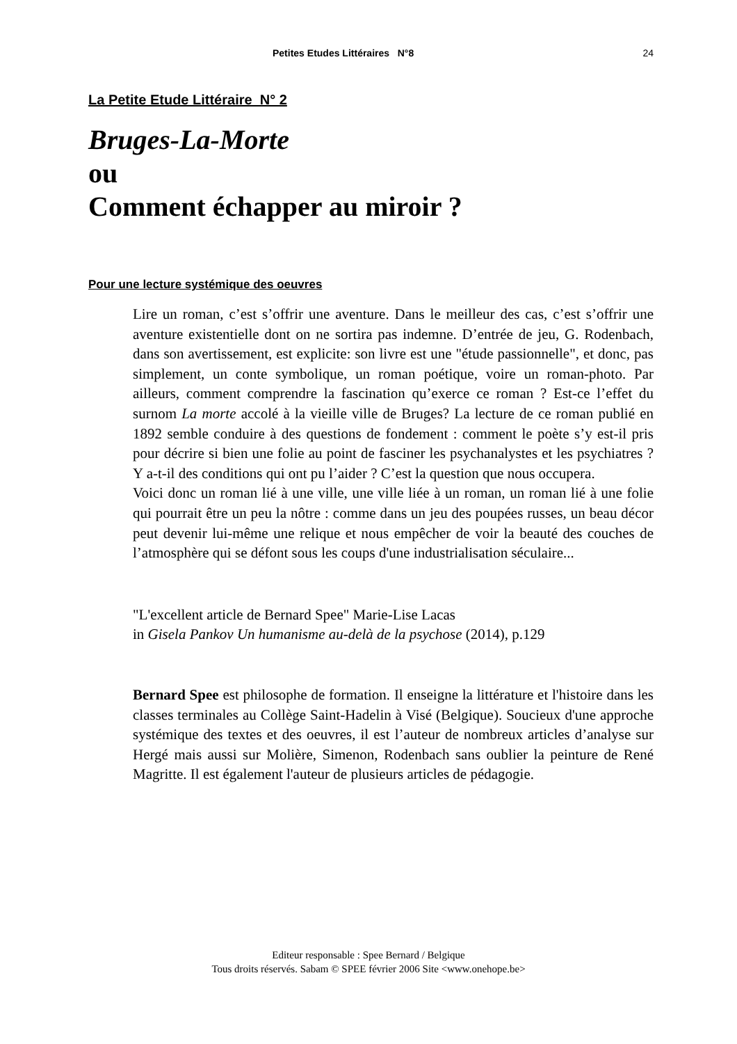Petites Etudes Littéraires N°8 24
La Petite Etude Littéraire N° 2
Bruges-La-Morte
ou
Comment échapper au miroir ?
Pour une lecture systémique des oeuvres
Lire un roman, c’est s’offrir une aventure. Dans le meilleur des cas, c’est s’offrir une aventure existentielle dont on ne sortira pas indemne. D’entrée de jeu, G. Rodenbach, dans son avertissement, est explicite: son livre est une "étude passionnelle", et donc, pas simplement, un conte symbolique, un roman poétique, voire un roman-photo. Par ailleurs, comment comprendre la fascination qu’exerce ce roman ? Est-ce l’effet du surnom La morte accolé à la vieille ville de Bruges? La lecture de ce roman publié en 1892 semble conduire à des questions de fondement : comment le poète s’y est-il pris pour décrire si bien une folie au point de fasciner les psychanalystes et les psychiatres ? Y a-t-il des conditions qui ont pu l’aider ? C’est la question que nous occupera.
Voici donc un roman lié à une ville, une ville liée à un roman, un roman lié à une folie qui pourrait être un peu la nôtre : comme dans un jeu des poupées russes, un beau décor peut devenir lui-même une relique et nous empêcher de voir la beauté des couches de l’atmosphère qui se défont sous les coups d'une industrialisation séculaire...
"L'excellent article de Bernard Spee" Marie-Lise Lacas
in Gisela Pankov Un humanisme au-delà de la psychose (2014), p.129
Bernard Spee est philosophe de formation. Il enseigne la littérature et l'histoire dans les classes terminales au Collège Saint-Hadelin à Visé (Belgique). Soucieux d'une approche systémique des textes et des oeuvres, il est l’auteur de nombreux articles d’analyse sur Hergé mais aussi sur Molière, Simenon, Rodenbach sans oublier la peinture de René Magritte. Il est également l'auteur de plusieurs articles de pédagogie.
Editeur responsable : Spee Bernard / Belgique
Tous droits réservés. Sabam © SPEE février 2006 Site <www.onehope.be>